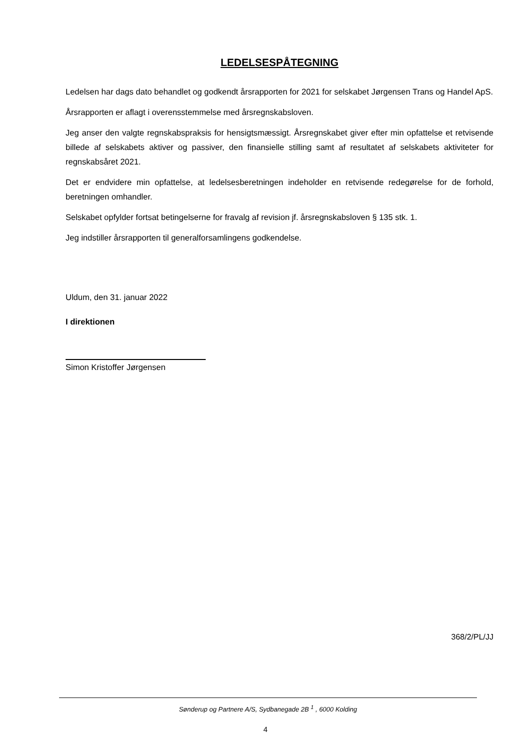LEDELSESPÅTEGNING
Ledelsen har dags dato behandlet og godkendt årsrapporten for 2021 for selskabet Jørgensen Trans og Handel ApS.
Årsrapporten er aflagt i overensstemmelse med årsregnskabsloven.
Jeg anser den valgte regnskabspraksis for hensigtsmæssigt. Årsregnskabet giver efter min opfattelse et retvisende billede af selskabets aktiver og passiver, den finansielle stilling samt af resultatet af selskabets aktiviteter for regnskabsåret 2021.
Det er endvidere min opfattelse, at ledelsesberetningen indeholder en retvisende redegørelse for de forhold, beretningen omhandler.
Selskabet opfylder fortsat betingelserne for fravalg af revision jf. årsregnskabsloven § 135 stk. 1.
Jeg indstiller årsrapporten til generalforsamlingens godkendelse.
Uldum, den 31. januar 2022
I direktionen
Simon Kristoffer Jørgensen
368/2/PL/JJ
Sønderup og Partnere A/S, Sydbanegade 2B <sup>1</sup> , 6000 Kolding
4